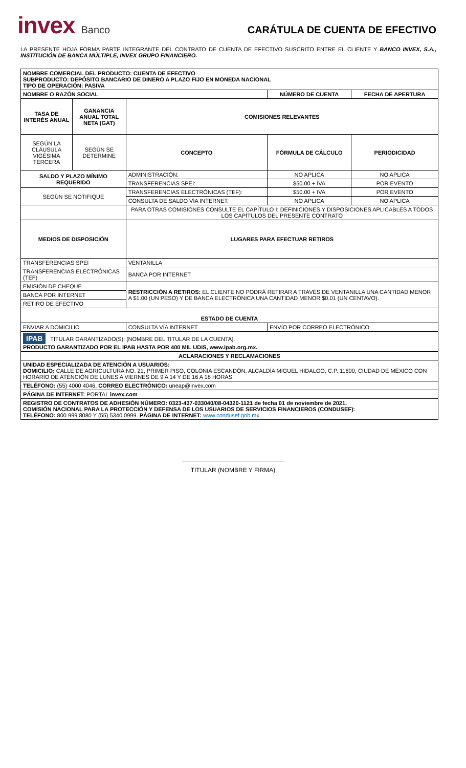invex Banco
CARÁTULA DE CUENTA DE EFECTIVO
LA PRESENTE HOJA FORMA PARTE INTEGRANTE DEL CONTRATO DE CUENTA DE EFECTIVO SUSCRITO ENTRE EL CLIENTE Y BANCO INVEX, S.A., INSTITUCIÓN DE BANCA MÚLTIPLE, INVEX GRUPO FINANCIERO.
| NOMBRE COMERCIAL DEL PRODUCTO: CUENTA DE EFECTIVO SUBPRODUCTO: DEPÓSITO BANCARIO DE DINERO A PLAZO FIJO EN MONEDA NACIONAL TIPO DE OPERACIÓN: PASIVA | | | | |
| NOMBRE O RAZÓN SOCIAL | | | NÚMERO DE CUENTA | FECHA DE APERTURA |
| TASA DE INTERÉS ANUAL | GANANCIA ANUAL TOTAL NETA (GAT) | COMISIONES RELEVANTES | | |
| SEGÚN LA CLÁUSULA VIGÉSIMA TERCERA | SEGÚN SE DETERMINE | CONCEPTO | FÓRMULA DE CÁLCULO | PERIODICIDAD |
| SALDO Y PLAZO MÍNIMO REQUERIDO | | ADMINISTRACIÓN: | NO APLICA | NO APLICA |
| | | TRANSFERENCIAS SPEI: | $50.00 + IVA | POR EVENTO |
| SEGÚN SE NOTIFIQUE | | TRANSFERENCIAS ELECTRÓNICAS (TEF): | $50.00 + IVA | POR EVENTO |
| | | CONSULTA DE SALDO VÍA INTERNET: | NO APLICA | NO APLICA |
| | | PARA OTRAS COMISIONES CONSULTE EL CAPÍTULO I: DEFINICIONES Y DISPOSICIONES APLICABLES A TODOS LOS CAPÍTULOS DEL PRESENTE CONTRATO | | |
| MEDIOS DE DISPOSICIÓN | | LUGARES PARA EFECTUAR RETIROS | | |
| TRANSFERENCIAS SPEI | | VENTANILLA | | |
| TRANSFERENCIAS ELECTRÓNICAS (TEF) | | BANCA POR INTERNET | | |
| EMISIÓN DE CHEQUE | | RESTRICCIÓN A RETIROS: EL CLIENTE NO PODRÁ RETIRAR A TRAVÉS DE VENTANILLA UNA CANTIDAD MENOR A $1.00 (UN PESO) Y DE BANCA ELECTRÓNICA UNA CANTIDAD MENOR $0.01 (UN CENTAVO). | | |
| BANCA POR INTERNET | | | | |
| RETIRO DE EFECTIVO | | | | |
| ESTADO DE CUENTA | | | | |
| ENVIAR A DOMICILIO | | CONSULTA VÍA INTERNET | ENVÍO POR CORREO ELECTRÓNICO | |
| IPAB TITULAR GARANTIZADO(S): [NOMBRE DEL TITULAR DE LA CUENTA]. PRODUCTO GARANTIZADO POR EL IPAB HASTA POR 400 MIL UDIS, www.ipab.org.mx. | | | | |
| ACLARACIONES Y RECLAMACIONES | | | | |
| UNIDAD ESPECIALIZADA DE ATENCIÓN A USUARIOS: DOMICILIO: CALLE DE AGRICULTURA NO. 21, PRIMER PISO, COLONIA ESCANDÓN, ALCALDÍA MIGUEL HIDALGO, C.P. 11800, CIUDAD DE MÉXICO CON HORARIO DE ATENCIÓN DE LUNES A VIERNES DE 9 A 14 Y DE 16 A 18 HORAS. | | | | |
| TELÉFONO: (55) 4000 4046, CORREO ELECTRÓNICO: uneap@invex.com | | | | |
| PÁGINA DE INTERNET: PORTAL invex.com | | | | |
| REGISTRO DE CONTRATOS DE ADHESIÓN NÚMERO: 0323-437-033040/08-04320-1121 de fecha 01 de noviembre de 2021. COMISIÓN NACIONAL PARA LA PROTECCIÓN Y DEFENSA DE LOS USUARIOS DE SERVICIOS FINANCIEROS (CONDUSEF): TELÉFONO: 800 999 8080 Y (55) 5340 0999. PÁGINA DE INTERNET: www.condusef.gob.mx | | | | |
TITULAR (NOMBRE Y FIRMA)